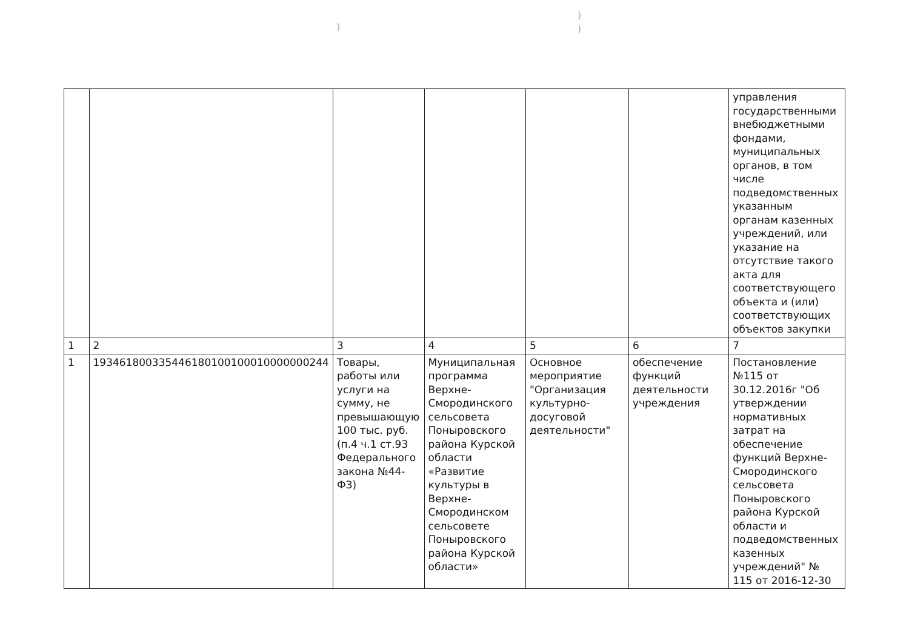))
)
| | | | | | | управления государственными внебюджетными фондами, муниципальных органов, в том числе подведомственных указанным органам казенных учреждений, или указание на отсутствие такого акта для соответствующего объекта и (или) соответствующих объектов закупки |
| 1 | 2 | 3 | 4 | 5 | 6 | 7 |
| 1 | 193461800335446180100100010000000244 | Товары, работы или услуги на сумму, не превышающую 100 тыс. руб. (п.4 ч.1 ст.93 Федерального закона №44-ФЗ) | Муниципальная программа Верхне-Смородинского сельсовета Поныровского района Курской области «Развитие культуры в Верхне-Смородинском сельсовете Поныровского района Курской области» | Основное мероприятие "Организация культурно-досуговой деятельности" | обеспечение функций деятельности учреждения | Постановление №115 от 30.12.2016г "Об утверждении нормативных затрат на обеспечение функций Верхне-Смородинского сельсовета Поныровского района Курской области и подведомственных казенных учреждений" № 115 от 2016-12-30 |